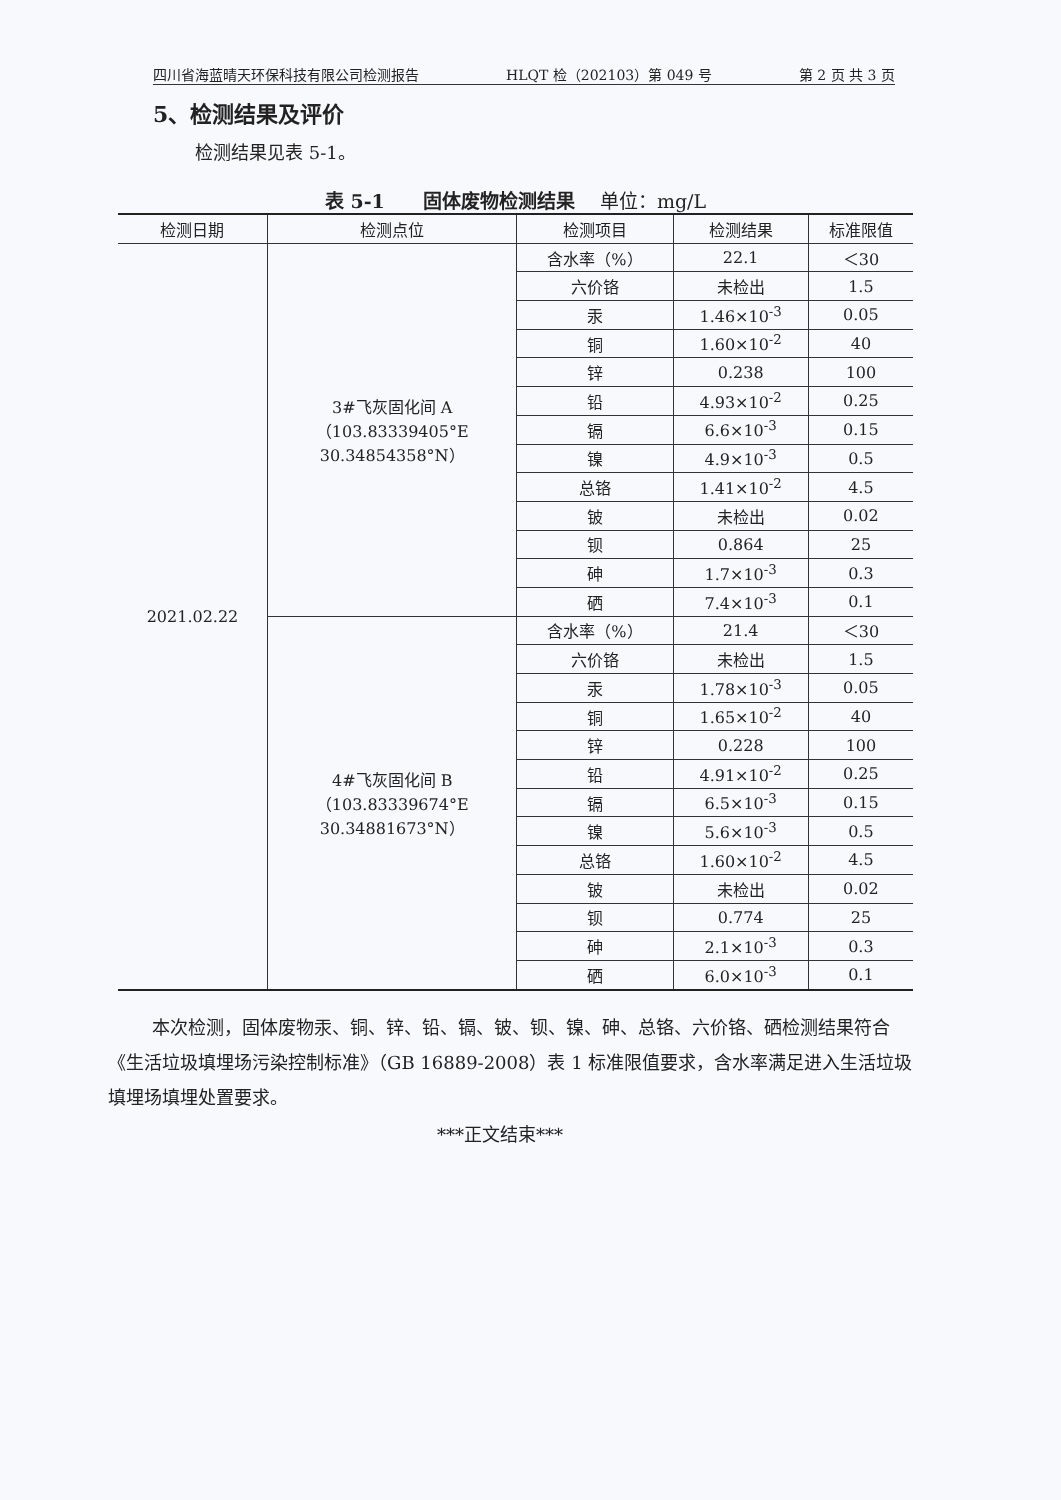四川省海蓝晴天环保科技有限公司检测报告 HLQT 检（202103）第 049 号 第 2 页 共 3 页
5、检测结果及评价
检测结果见表 5-1。
表 5-1　　固体废物检测结果　 单位：mg/L
| 检测日期 | 检测点位 | 检测项目 | 检测结果 | 标准限值 |
| --- | --- | --- | --- | --- |
| 2021.02.22 | 3#飞灰固化间 A （103.83339405°E 30.34854358°N） | 含水率（%） | 22.1 | ＜30 |
| | | 六价铬 | 未检出 | 1.5 |
| | | 汞 | 1.46×10<sup>-3</sup> | 0.05 |
| | | 铜 | 1.60×10<sup>-2</sup> | 40 |
| | | 锌 | 0.238 | 100 |
| | | 铅 | 4.93×10<sup>-2</sup> | 0.25 |
| | | 镉 | 6.6×10<sup>-3</sup> | 0.15 |
| | | 镍 | 4.9×10<sup>-3</sup> | 0.5 |
| | | 总铬 | 1.41×10<sup>-2</sup> | 4.5 |
| | | 铍 | 未检出 | 0.02 |
| | | 钡 | 0.864 | 25 |
| | | 砷 | 1.7×10<sup>-3</sup> | 0.3 |
| | | 硒 | 7.4×10<sup>-3</sup> | 0.1 |
| | 4#飞灰固化间 B （103.83339674°E 30.34881673°N） | 含水率（%） | 21.4 | ＜30 |
| | | 六价铬 | 未检出 | 1.5 |
| | | 汞 | 1.78×10<sup>-3</sup> | 0.05 |
| | | 铜 | 1.65×10<sup>-2</sup> | 40 |
| | | 锌 | 0.228 | 100 |
| | | 铅 | 4.91×10<sup>-2</sup> | 0.25 |
| | | 镉 | 6.5×10<sup>-3</sup> | 0.15 |
| | | 镍 | 5.6×10<sup>-3</sup> | 0.5 |
| | | 总铬 | 1.60×10<sup>-2</sup> | 4.5 |
| | | 铍 | 未检出 | 0.02 |
| | | 钡 | 0.774 | 25 |
| | | 砷 | 2.1×10<sup>-3</sup> | 0.3 |
| | | 硒 | 6.0×10<sup>-3</sup> | 0.1 |
本次检测，固体废物汞、铜、锌、铅、镉、铍、钡、镍、砷、总铬、六价铬、硒检测结果符合《生活垃圾填埋场污染控制标准》（GB 16889-2008）表 1 标准限值要求，含水率满足进入生活垃圾填埋场填埋处置要求。
***正文结束***